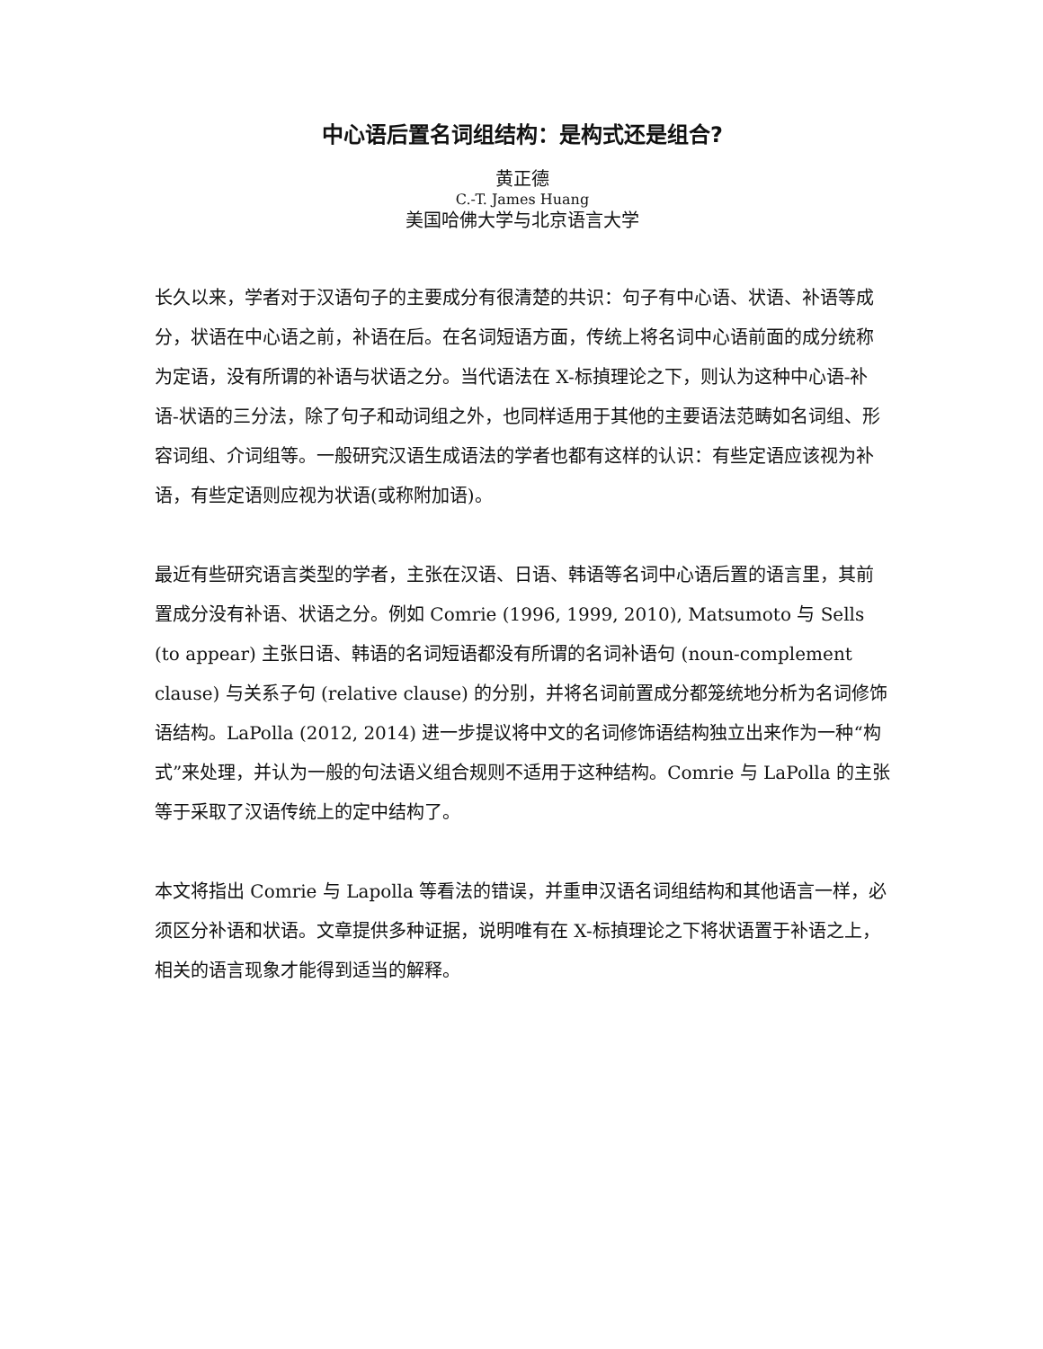中心语后置名词组结构：是构式还是组合?
黄正德
C.-T. James Huang
美国哈佛大学与北京语言大学
长久以来，学者对于汉语句子的主要成分有很清楚的共识：句子有中心语、状语、补语等成分，状语在中心语之前，补语在后。在名词短语方面，传统上将名词中心语前面的成分统称为定语，没有所谓的补语与状语之分。当代语法在 X-标揁理论之下，则认为这种中心语-补语-状语的三分法，除了句子和动词组之外，也同样适用于其他的主要语法范畴如名词组、形容词组、介词组等。一般研究汉语生成语法的学者也都有这样的认识：有些定语应该视为补语，有些定语则应视为状语(或称附加语)。
最近有些研究语言类型的学者，主张在汉语、日语、韩语等名词中心语后置的语言里，其前置成分没有补语、状语之分。例如 Comrie (1996, 1999, 2010), Matsumoto 与 Sells (to appear) 主张日语、韩语的名词短语都没有所谓的名词补语句 (noun-complement clause) 与关系子句 (relative clause) 的分别，并将名词前置成分都笼统地分析为名词修饰语结构。LaPolla (2012, 2014) 进一步提议将中文的名词修饰语结构独立出来作为一种“构式”来处理，并认为一般的句法语义组合规则不适用于这种结构。Comrie 与 LaPolla 的主张等于采取了汉语传统上的定中结构了。
本文将指出 Comrie 与 Lapolla 等看法的错误，并重申汉语名词组结构和其他语言一样，必须区分补语和状语。文章提供多种证据，说明唯有在 X-标揁理论之下将状语置于补语之上，相关的语言现象才能得到适当的解释。